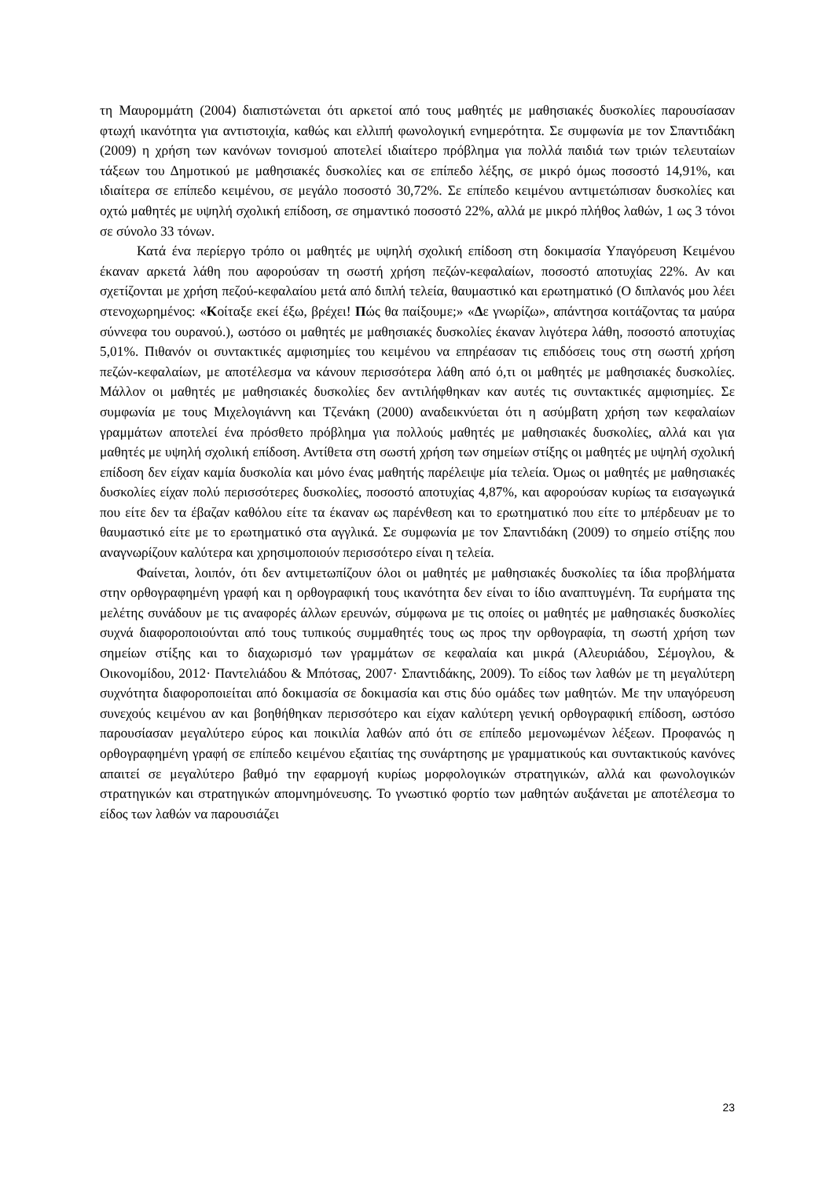τη Μαυρομμάτη (2004) διαπιστώνεται ότι αρκετοί από τους μαθητές με μαθησιακές δυσκολίες παρουσίασαν φτωχή ικανότητα για αντιστοιχία, καθώς και ελλιπή φωνολογική ενημερότητα. Σε συμφωνία με τον Σπαντιδάκη (2009) η χρήση των κανόνων τονισμού αποτελεί ιδιαίτερο πρόβλημα για πολλά παιδιά των τριών τελευταίων τάξεων του Δημοτικού με μαθησιακές δυσκολίες και σε επίπεδο λέξης, σε μικρό όμως ποσοστό 14,91%, και ιδιαίτερα σε επίπεδο κειμένου, σε μεγάλο ποσοστό 30,72%. Σε επίπεδο κειμένου αντιμετώπισαν δυσκολίες και οχτώ μαθητές με υψηλή σχολική επίδοση, σε σημαντικό ποσοστό 22%, αλλά με μικρό πλήθος λαθών, 1 ως 3 τόνοι σε σύνολο 33 τόνων.
Κατά ένα περίεργο τρόπο οι μαθητές με υψηλή σχολική επίδοση στη δοκιμασία Υπαγόρευση Κειμένου έκαναν αρκετά λάθη που αφορούσαν τη σωστή χρήση πεζών-κεφαλαίων, ποσοστό αποτυχίας 22%. Αν και σχετίζονται με χρήση πεζού-κεφαλαίου μετά από διπλή τελεία, θαυμαστικό και ερωτηματικό (Ο διπλανός μου λέει στενοχωρημένος: «Κοίταξε εκεί έξω, βρέχει! Πώς θα παίξουμε;» «Δε γνωρίζω», απάντησα κοιτάζοντας τα μαύρα σύννεφα του ουρανού.), ωστόσο οι μαθητές με μαθησιακές δυσκολίες έκαναν λιγότερα λάθη, ποσοστό αποτυχίας 5,01%. Πιθανόν οι συντακτικές αμφισημίες του κειμένου να επηρέασαν τις επιδόσεις τους στη σωστή χρήση πεζών-κεφαλαίων, με αποτέλεσμα να κάνουν περισσότερα λάθη από ό,τι οι μαθητές με μαθησιακές δυσκολίες. Μάλλον οι μαθητές με μαθησιακές δυσκολίες δεν αντιλήφθηκαν καν αυτές τις συντακτικές αμφισημίες. Σε συμφωνία με τους Μιχελογιάννη και Τζενάκη (2000) αναδεικνύεται ότι η ασύμβατη χρήση των κεφαλαίων γραμμάτων αποτελεί ένα πρόσθετο πρόβλημα για πολλούς μαθητές με μαθησιακές δυσκολίες, αλλά και για μαθητές με υψηλή σχολική επίδοση. Αντίθετα στη σωστή χρήση των σημείων στίξης οι μαθητές με υψηλή σχολική επίδοση δεν είχαν καμία δυσκολία και μόνο ένας μαθητής παρέλειψε μία τελεία. Όμως οι μαθητές με μαθησιακές δυσκολίες είχαν πολύ περισσότερες δυσκολίες, ποσοστό αποτυχίας 4,87%, και αφορούσαν κυρίως τα εισαγωγικά που είτε δεν τα έβαζαν καθόλου είτε τα έκαναν ως παρένθεση και το ερωτηματικό που είτε το μπέρδευαν με το θαυμαστικό είτε με το ερωτηματικό στα αγγλικά. Σε συμφωνία με τον Σπαντιδάκη (2009) το σημείο στίξης που αναγνωρίζουν καλύτερα και χρησιμοποιούν περισσότερο είναι η τελεία.
Φαίνεται, λοιπόν, ότι δεν αντιμετωπίζουν όλοι οι μαθητές με μαθησιακές δυσκολίες τα ίδια προβλήματα στην ορθογραφημένη γραφή και η ορθογραφική τους ικανότητα δεν είναι το ίδιο αναπτυγμένη. Τα ευρήματα της μελέτης συνάδουν με τις αναφορές άλλων ερευνών, σύμφωνα με τις οποίες οι μαθητές με μαθησιακές δυσκολίες συχνά διαφοροποιούνται από τους τυπικούς συμμαθητές τους ως προς την ορθογραφία, τη σωστή χρήση των σημείων στίξης και το διαχωρισμό των γραμμάτων σε κεφαλαία και μικρά (Αλευριάδου, Σέμογλου, & Οικονομίδου, 2012· Παντελιάδου & Μπότσας, 2007· Σπαντιδάκης, 2009). Το είδος των λαθών με τη μεγαλύτερη συχνότητα διαφοροποιείται από δοκιμασία σε δοκιμασία και στις δύο ομάδες των μαθητών. Με την υπαγόρευση συνεχούς κειμένου αν και βοηθήθηκαν περισσότερο και είχαν καλύτερη γενική ορθογραφική επίδοση, ωστόσο παρουσίασαν μεγαλύτερο εύρος και ποικιλία λαθών από ότι σε επίπεδο μεμονωμένων λέξεων. Προφανώς η ορθογραφημένη γραφή σε επίπεδο κειμένου εξαιτίας της συνάρτησης με γραμματικούς και συντακτικούς κανόνες απαιτεί σε μεγαλύτερο βαθμό την εφαρμογή κυρίως μορφολογικών στρατηγικών, αλλά και φωνολογικών στρατηγικών και στρατηγικών απομνημόνευσης. Το γνωστικό φορτίο των μαθητών αυξάνεται με αποτέλεσμα το είδος των λαθών να παρουσιάζει
23